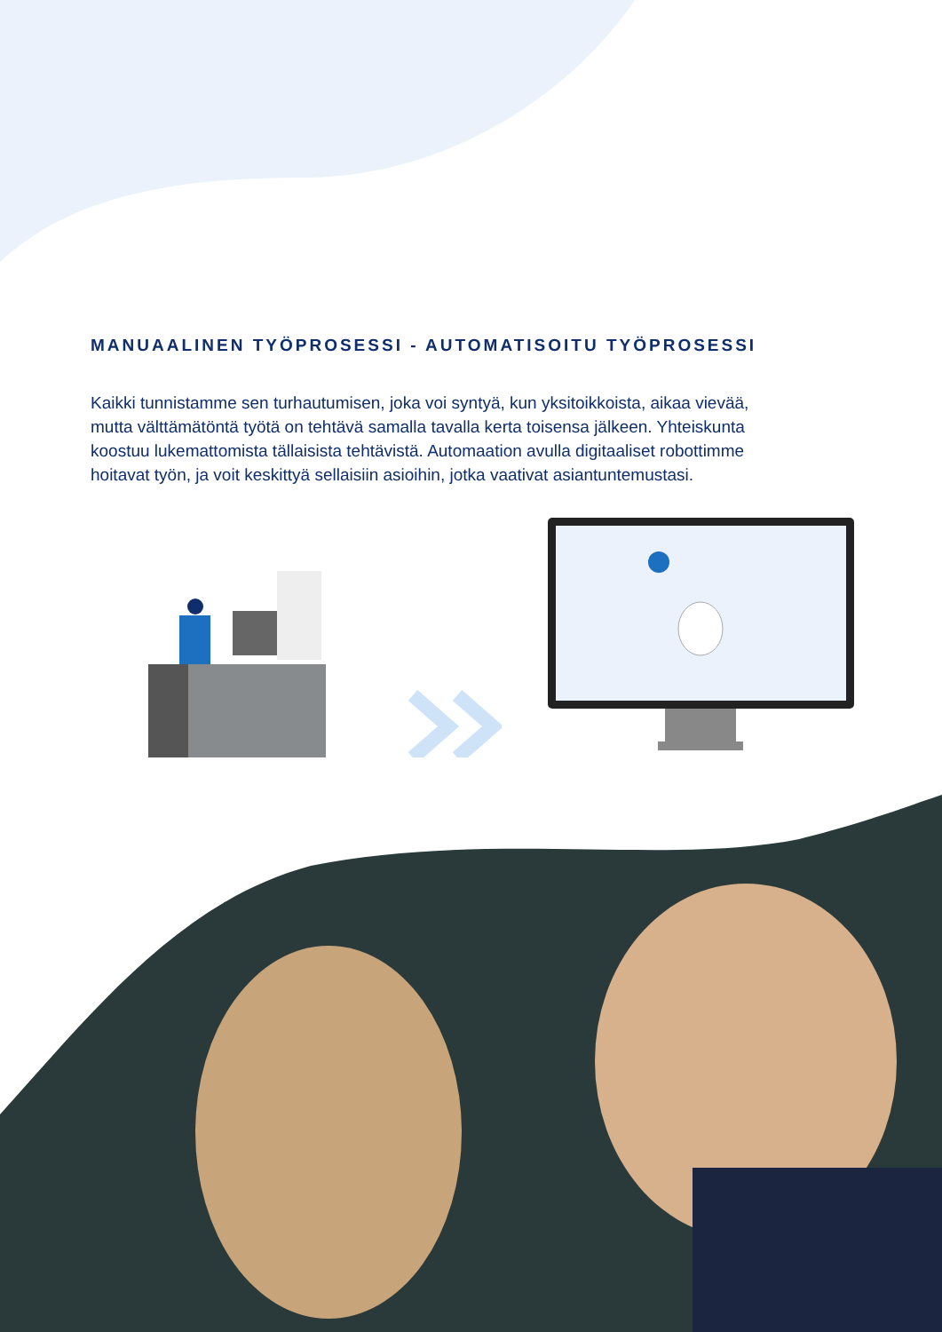MANUAALINEN TYÖPROSESSI - AUTOMATISOITU TYÖPROSESSI
Kaikki tunnistamme sen turhautumisen, joka voi syntyä, kun yksitoikkoista, aikaa vievää, mutta välttämätöntä työtä on tehtävä samalla tavalla kerta toisensa jälkeen. Yhteiskunta koostuu lukemattomista tällaisista tehtävistä. Automaation avulla digitaaliset robottimme hoitavat työn, ja voit keskittyä sellaisiin asioihin, jotka vaativat asiantuntemustasi.